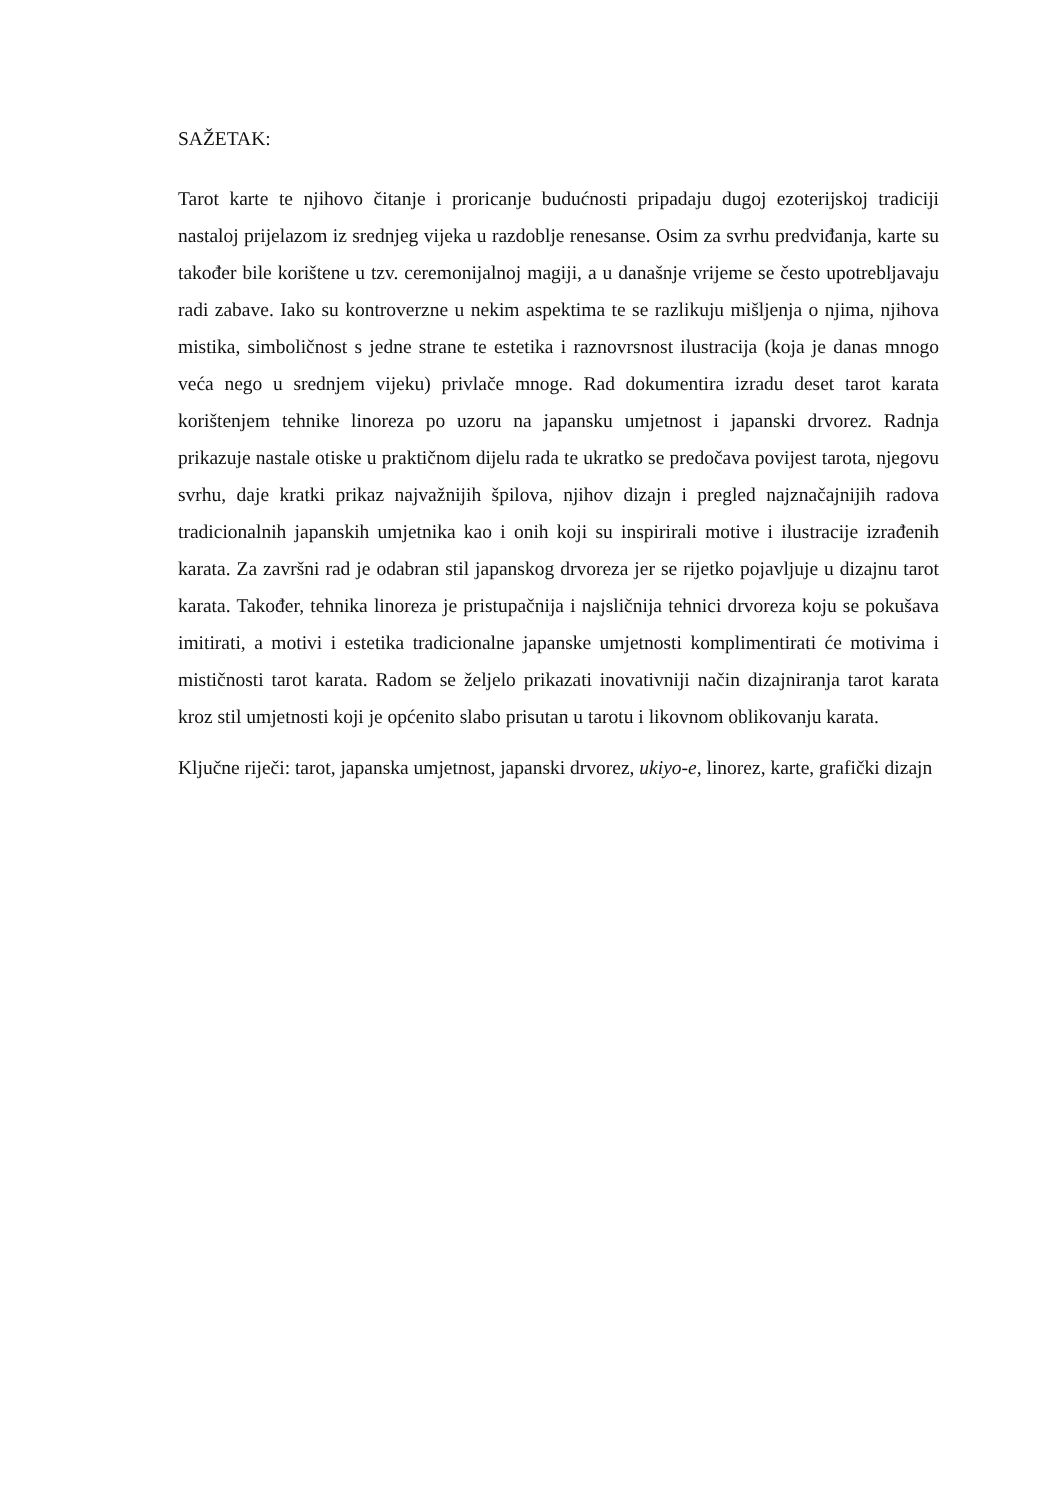SAŽETAK:
Tarot karte te njihovo čitanje i proricanje budućnosti pripadaju dugoj ezoterijskoj tradiciji nastaloj prijelazom iz srednjeg vijeka u razdoblje renesanse. Osim za svrhu predviđanja, karte su također bile korištene u tzv. ceremonijalnoj magiji, a u današnje vrijeme se često upotrebljavaju radi zabave. Iako su kontroverzne u nekim aspektima te se razlikuju mišljenja o njima, njihova mistika, simboličnost s jedne strane te estetika i raznovrsnost ilustracija (koja je danas mnogo veća nego u srednjem vijeku) privlače mnoge. Rad dokumentira izradu deset tarot karata korištenjem tehnike linoreza po uzoru na japansku umjetnost i japanski drvorez. Radnja prikazuje nastale otiske u praktičnom dijelu rada te ukratko se predočava povijest tarota, njegovu svrhu, daje kratki prikaz najvažnijih špilova, njihov dizajn i pregled najznačajnijih radova tradicionalnih japanskih umjetnika kao i onih koji su inspirirali motive i ilustracije izrađenih karata. Za završni rad je odabran stil japanskog drvoreza jer se rijetko pojavljuje u dizajnu tarot karata. Također, tehnika linoreza je pristupačnija i najsličnija tehnici drvoreza koju se pokušava imitirati, a motivi i estetika tradicionalne japanske umjetnosti komplimentirati će motivima i mističnosti tarot karata. Radom se željelo prikazati inovativniji način dizajniranja tarot karata kroz stil umjetnosti koji je općenito slabo prisutan u tarotu i likovnom oblikovanju karata.
Ključne riječi: tarot, japanska umjetnost, japanski drvorez, ukiyo-e, linorez, karte, grafički dizajn